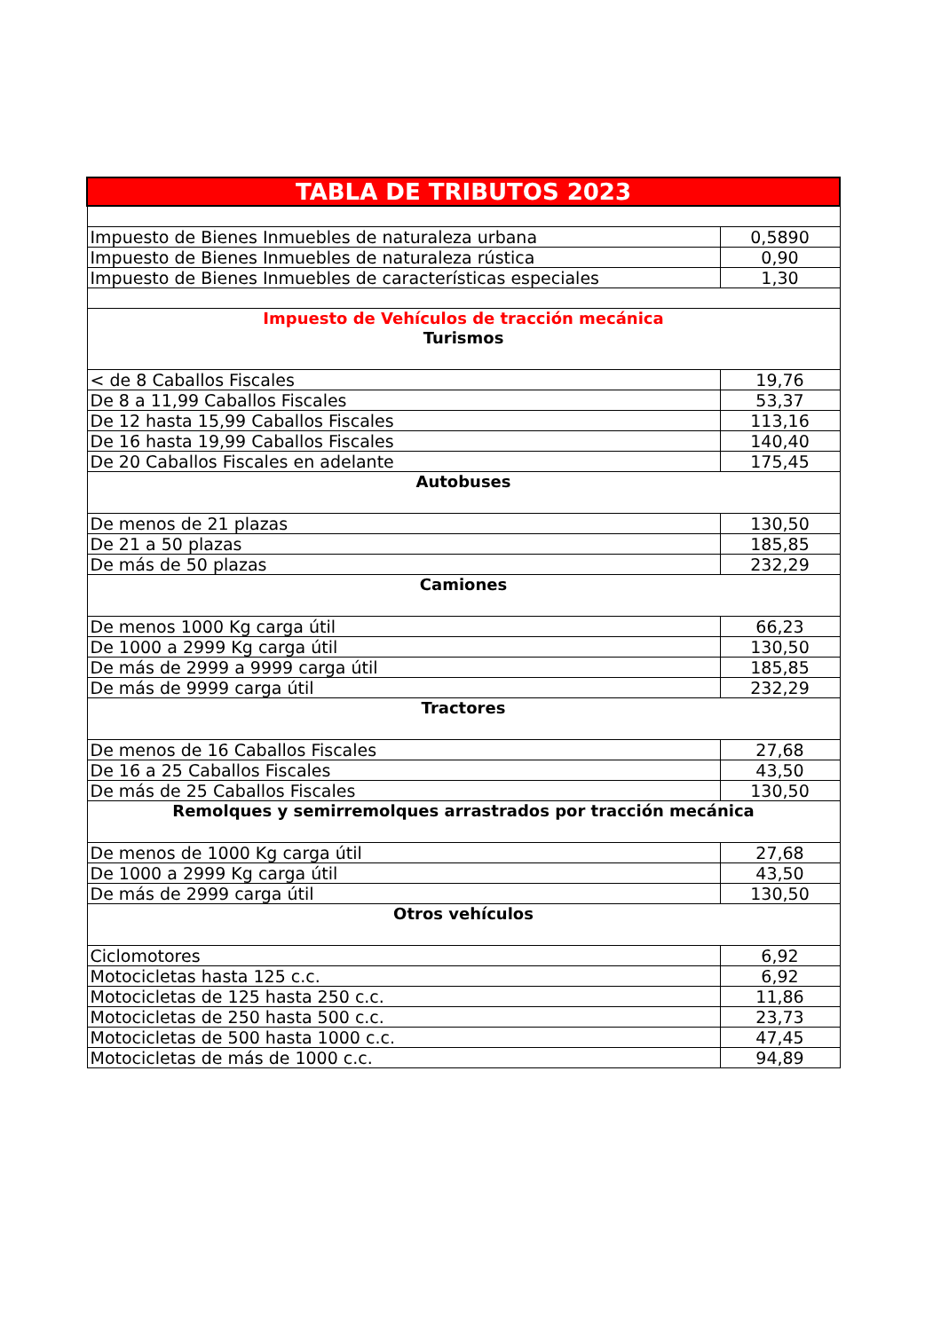| TABLA DE TRIBUTOS 2023 | |
| --- | --- |
| Impuesto de Bienes Inmuebles de naturaleza urbana | 0,5890 |
| Impuesto de Bienes Inmuebles de naturaleza rústica | 0,90 |
| Impuesto de Bienes Inmuebles de características especiales | 1,30 |
| Impuesto de Vehículos de tracción mecánica Turismos | |
| < de 8 Caballos Fiscales | 19,76 |
| De 8 a 11,99 Caballos Fiscales | 53,37 |
| De 12 hasta 15,99 Caballos Fiscales | 113,16 |
| De 16 hasta 19,99 Caballos Fiscales | 140,40 |
| De 20 Caballos Fiscales en adelante | 175,45 |
| Autobuses | |
| De menos de 21 plazas | 130,50 |
| De 21 a 50 plazas | 185,85 |
| De más de 50 plazas | 232,29 |
| Camiones | |
| De menos 1000 Kg carga útil | 66,23 |
| De 1000 a 2999 Kg carga útil | 130,50 |
| De más de 2999 a 9999 carga útil | 185,85 |
| De más de 9999 carga útil | 232,29 |
| Tractores | |
| De menos de 16 Caballos Fiscales | 27,68 |
| De 16 a 25 Caballos Fiscales | 43,50 |
| De más de 25 Caballos Fiscales | 130,50 |
| Remolques y semirremolques arrastrados por tracción mecánica | |
| De menos de 1000 Kg carga útil | 27,68 |
| De 1000 a 2999 Kg carga útil | 43,50 |
| De más de 2999 carga útil | 130,50 |
| Otros vehículos | |
| Ciclomotores | 6,92 |
| Motocicletas hasta 125 c.c. | 6,92 |
| Motocicletas de 125 hasta 250 c.c. | 11,86 |
| Motocicletas de 250 hasta 500 c.c. | 23,73 |
| Motocicletas de 500 hasta 1000 c.c. | 47,45 |
| Motocicletas de más de 1000 c.c. | 94,89 |